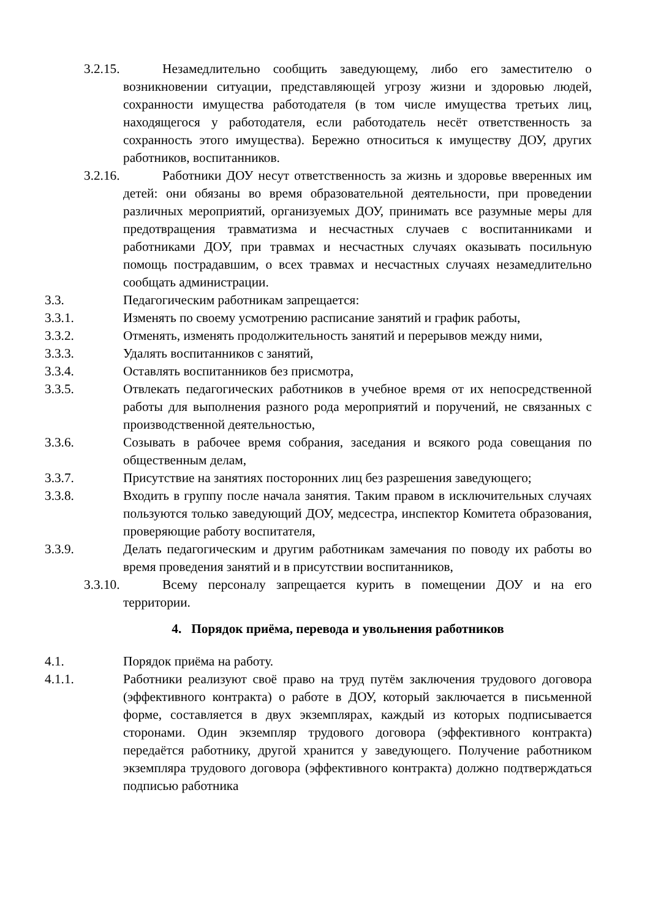3.2.15. Незамедлительно сообщить заведующему, либо его заместителю о возникновении ситуации, представляющей угрозу жизни и здоровью людей, сохранности имущества работодателя (в том числе имущества третьих лиц, находящегося у работодателя, если работодатель несёт ответственность за сохранность этого имущества). Бережно относиться к имуществу ДОУ, других работников, воспитанников.
3.2.16. Работники ДОУ несут ответственность за жизнь и здоровье вверенных им детей: они обязаны во время образовательной деятельности, при проведении различных мероприятий, организуемых ДОУ, принимать все разумные меры для предотвращения травматизма и несчастных случаев с воспитанниками и работниками ДОУ, при травмах и несчастных случаях оказывать посильную помощь пострадавшим, о всех травмах и несчастных случаях незамедлительно сообщать администрации.
3.3. Педагогическим работникам запрещается:
3.3.1. Изменять по своему усмотрению расписание занятий и график работы,
3.3.2. Отменять, изменять продолжительность занятий и перерывов между ними,
3.3.3. Удалять воспитанников с занятий,
3.3.4. Оставлять воспитанников без присмотра,
3.3.5. Отвлекать педагогических работников в учебное время от их непосредственной работы для выполнения разного рода мероприятий и поручений, не связанных с производственной деятельностью,
3.3.6. Созывать в рабочее время собрания, заседания и всякого рода совещания по общественным делам,
3.3.7. Присутствие на занятиях посторонних лиц без разрешения заведующего;
3.3.8. Входить в группу после начала занятия. Таким правом в исключительных случаях пользуются только заведующий ДОУ, медсестра, инспектор Комитета образования, проверяющие работу воспитателя,
3.3.9. Делать педагогическим и другим работникам замечания по поводу их работы во время проведения занятий и в присутствии воспитанников,
3.3.10. Всему персоналу запрещается курить в помещении ДОУ и на его территории.
4. Порядок приёма, перевода и увольнения работников
4.1. Порядок приёма на работу.
4.1.1. Работники реализуют своё право на труд путём заключения трудового договора (эффективного контракта) о работе в ДОУ, который заключается в письменной форме, составляется в двух экземплярах, каждый из которых подписывается сторонами. Один экземпляр трудового договора (эффективного контракта) передаётся работнику, другой хранится у заведующего. Получение работником экземпляра трудового договора (эффективного контракта) должно подтверждаться подписью работника